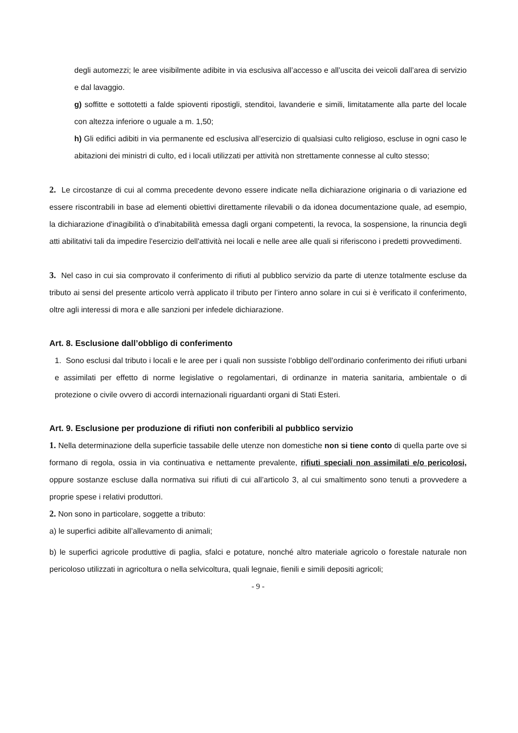degli automezzi; le aree visibilmente adibite in via esclusiva all’accesso e all’uscita dei veicoli dall’area di servizio e dal lavaggio.
g) soffitte e sottotetti a falde spioventi ripostigli, stenditoi, lavanderie e simili, limitatamente alla parte del locale con altezza inferiore o uguale a m. 1,50;
h) Gli edifici adibiti in via permanente ed esclusiva all’esercizio di qualsiasi culto religioso, escluse in ogni caso le abitazioni dei ministri di culto, ed i locali utilizzati per attività non strettamente connesse al culto stesso;
2. Le circostanze di cui al comma precedente devono essere indicate nella dichiarazione originaria o di variazione ed essere riscontrabili in base ad elementi obiettivi direttamente rilevabili o da idonea documentazione quale, ad esempio, la dichiarazione d'inagibilità o d'inabitabilità emessa dagli organi competenti, la revoca, la sospensione, la rinuncia degli atti abilitativi tali da impedire l'esercizio dell'attività nei locali e nelle aree alle quali si riferiscono i predetti provvedimenti.
3. Nel caso in cui sia comprovato il conferimento di rifiuti al pubblico servizio da parte di utenze totalmente escluse da tributo ai sensi del presente articolo verrà applicato il tributo per l’intero anno solare in cui si è verificato il conferimento, oltre agli interessi di mora e alle sanzioni per infedele dichiarazione.
Art. 8. Esclusione dall’obbligo di conferimento
1. Sono esclusi dal tributo i locali e le aree per i quali non sussiste l’obbligo dell’ordinario conferimento dei rifiuti urbani e assimilati per effetto di norme legislative o regolamentari, di ordinanze in materia sanitaria, ambientale o di protezione o civile ovvero di accordi internazionali riguardanti organi di Stati Esteri.
Art. 9. Esclusione per produzione di rifiuti non conferibili al pubblico servizio
1. Nella determinazione della superficie tassabile delle utenze non domestiche non si tiene conto di quella parte ove si formano di regola, ossia in via continuativa e nettamente prevalente, rifiuti speciali non assimilati e/o pericolosi, oppure sostanze escluse dalla normativa sui rifiuti di cui all’articolo 3, al cui smaltimento sono tenuti a provvedere a proprie spese i relativi produttori.
2. Non sono in particolare, soggette a tributo:
a) le superfici adibite all’allevamento di animali;
b) le superfici agricole produttive di paglia, sfalci e potature, nonché altro materiale agricolo o forestale naturale non pericoloso utilizzati in agricoltura o nella selvicoltura, quali legnaie, fienili e simili depositi agricoli;
- 9 -